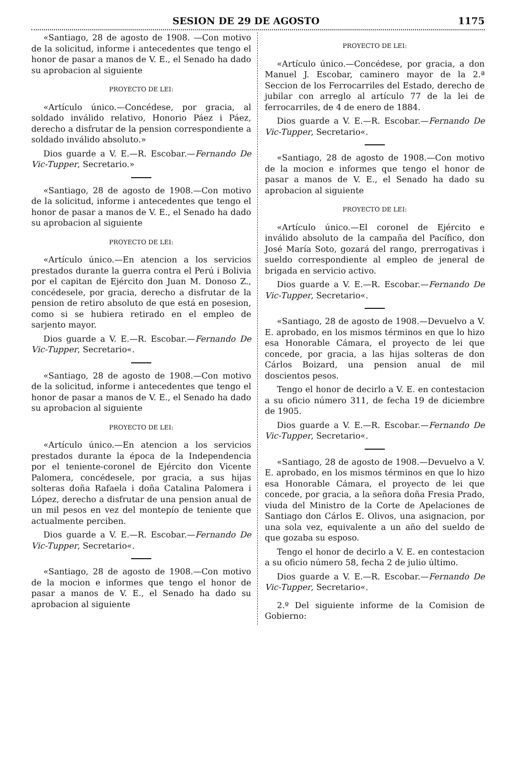SESION DE 29 DE AGOSTO 1175
«Santiago, 28 de agosto de 1908. —Con motivo de la solicitud, informe i antecedentes que tengo el honor de pasar a manos de V. E., el Senado ha dado su aprobacion al siguiente
PROYECTO DE LEI:
«Artículo único.—Concédese, por gracia, al soldado inválido relativo, Honorio Páez i Páez, derecho a disfrutar de la pension correspondiente a soldado inválido absoluto.»
Dios guarde a V. E.—R. Escobar.—Fernando De Vic-Tupper, Secretario.»
«Santiago, 28 de agosto de 1908.—Con motivo de la solicitud, informe i antecedentes que tengo el honor de pasar a manos de V. E., el Senado ha dado su aprobacion al siguiente
PROYECTO DE LEI:
«Artículo único.—En atencion a los servicios prestados durante la guerra contra el Perú i Bolivia por el capitan de Ejército don Juan M. Donoso Z., concédesele, por gracia, derecho a disfrutar de la pension de retiro absoluto de que está en posesion, como si se hubiera retirado en el empleo de sarjento mayor.
Dios guarde a V. E.—R. Escobar.—Fernando De Vic-Tupper, Secretario«.
«Santiago, 28 de agosto de 1908.—Con motivo de la solicitud, informe i antecedentes que tengo el honor de pasar a manos de V. E., el Senado ha dado su aprobacion al siguiente
PROYECTO DE LEI:
«Artículo único.—En atencion a los servicios prestados durante la época de la Independencia por el teniente-coronel de Ejército don Vicente Palomera, concédesele, por gracia, a sus hijas solteras doña Rafaela i doña Catalina Palomera i López, derecho a disfrutar de una pension anual de un mil pesos en vez del montepío de teniente que actualmente perciben.
Dios guarde a V. E.—R. Escobar.—Fernando De Vic-Tupper, Secretario«.
«Santiago, 28 de agosto de 1908.—Con motivo de la mocion e informes que tengo el honor de pasar a manos de V. E., el Senado ha dado su aprobacion al siguiente
PROYECTO DE LEI:
«Artículo único.—Concédese, por gracia, a don Manuel J. Escobar, caminero mayor de la 2.ª Seccion de los Ferrocarriles del Estado, derecho de jubilar con arreglo al artículo 77 de la lei de ferrocarriles, de 4 de enero de 1884.
Dios guarde a V. E.—R. Escobar.—Fernando De Vic-Tupper, Secretario«.
«Santiago, 28 de agosto de 1908.—Con motivo de la mocion e informes que tengo el honor de pasar a manos de V. E., el Senado ha dado su aprobacion al siguiente
PROYECTO DE LEI:
«Artículo único.—El coronel de Ejército e inválido absoluto de la campaña del Pacífico, don José María Soto, gozará del rango, prerrogativas i sueldo correspondiente al empleo de jeneral de brigada en servicio activo.
Dios guarde a V. E.—R. Escobar.—Fernando De Vic-Tupper, Secretario«.
«Santiago, 28 de agosto de 1908.—Devuelvo a V. E. aprobado, en los mismos términos en que lo hizo esa Honorable Cámara, el proyecto de lei que concede, por gracia, a las hijas solteras de don Cárlos Boizard, una pension anual de mil doscientos pesos.
Tengo el honor de decirlo a V. E. en contestacion a su oficio número 311, de fecha 19 de diciembre de 1905.
Dios guarde a V. E.—R. Escobar.—Fernando De Vic-Tupper, Secretario«.
«Santiago, 28 de agosto de 1908.—Devuelvo a V. E. aprobado, en los mismos términos en que lo hizo esa Honorable Cámara, el proyecto de lei que concede, por gracia, a la señora doña Fresia Prado, viuda del Ministro de la Corte de Apelaciones de Santiago don Cárlos E. Olivos, una asignacion, por una sola vez, equivalente a un año del sueldo de que gozaba su esposo.
Tengo el honor de decirlo a V. E. en contestacion a su oficio número 58, fecha 2 de julio último.
Dios guarde a V. E.—R. Escobar.—Fernando De Vic-Tupper, Secretario«.
2.º Del siguiente informe de la Comision de Gobierno: